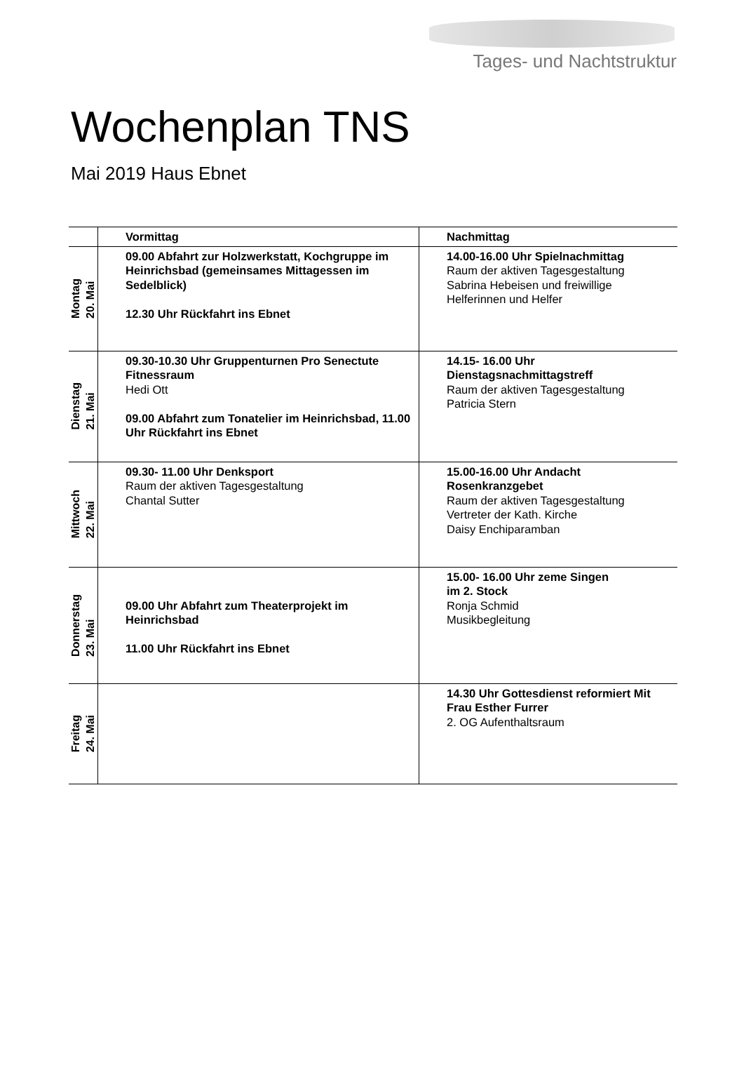Tages- und Nachtstruktur
Wochenplan TNS
Mai 2019 Haus Ebnet
| | Vormittag | Nachmittag |
| --- | --- | --- |
| Montag 20. Mai | 09.00 Abfahrt zur Holzwerkstatt, Kochgruppe im Heinrichsbad (gemeinsames Mittagessen im Sedelblick) 12.30 Uhr Rückfahrt ins Ebnet | 14.00-16.00 Uhr Spielnachmittag Raum der aktiven Tagesgestaltung Sabrina Hebeisen und freiwillige Helferinnen und Helfer |
| Dienstag 21. Mai | 09.30-10.30 Uhr Gruppenturnen Pro Senectute Fitnessraum Hedi Ott 09.00 Abfahrt zum Tonatelier im Heinrichsbad, 11.00 Uhr Rückfahrt ins Ebnet | 14.15- 16.00 Uhr Dienstagsnachmittagstreff Raum der aktiven Tagesgestaltung Patricia Stern |
| Mittwoch 22. Mai | 09.30- 11.00 Uhr Denksport Raum der aktiven Tagesgestaltung Chantal Sutter | 15.00-16.00 Uhr Andacht Rosenkranzgebet Raum der aktiven Tagesgestaltung Vertreter der Kath. Kirche Daisy Enchiparamban |
| Donnerstag 23. Mai | 09.00 Uhr Abfahrt zum Theaterprojekt im Heinrichsbad 11.00 Uhr Rückfahrt ins Ebnet | 15.00- 16.00 Uhr zeme Singen im 2. Stock Ronja Schmid Musikbegleitung |
| Freitag 24. Mai | | 14.30 Uhr Gottesdienst reformiert Mit Frau Esther Furrer 2. OG Aufenthaltsraum |